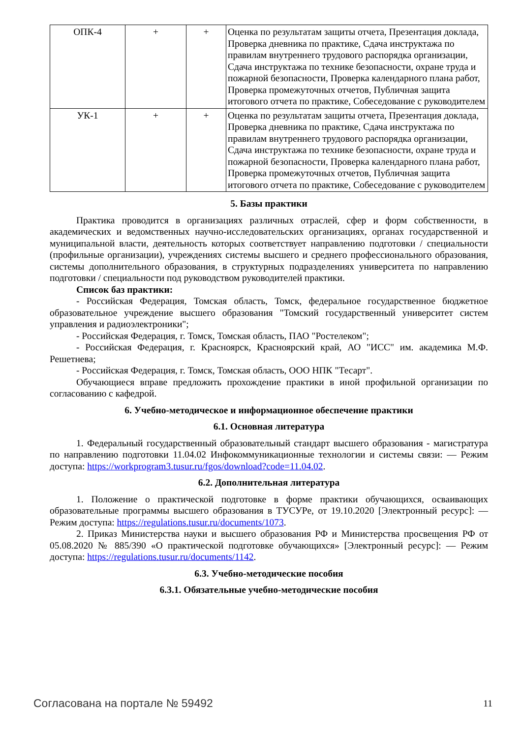| ОПК-4 | + | + | Оценка по результатам защиты отчета, Презентация доклада, Проверка дневника по практике, Сдача инструктажа по правилам внутреннего трудового распорядка организации, Сдача инструктажа по технике безопасности, охране труда и пожарной безопасности, Проверка календарного плана работ, Проверка промежуточных отчетов, Публичная защита итогового отчета по практике, Собеседование с руководителем |
| УК-1 | + | + | Оценка по результатам защиты отчета, Презентация доклада, Проверка дневника по практике, Сдача инструктажа по правилам внутреннего трудового распорядка организации, Сдача инструктажа по технике безопасности, охране труда и пожарной безопасности, Проверка календарного плана работ, Проверка промежуточных отчетов, Публичная защита итогового отчета по практике, Собеседование с руководителем |
5. Базы практики
Практика проводится в организациях различных отраслей, сфер и форм собственности, в академических и ведомственных научно-исследовательских организациях, органах государственной и муниципальной власти, деятельность которых соответствует направлению подготовки / специальности (профильные организации), учреждениях системы высшего и среднего профессионального образования, системы дополнительного образования, в структурных подразделениях университета по направлению подготовки / специальности под руководством руководителей практики.
Список баз практики:
- Российская Федерация, Томская область, Томск, федеральное государственное бюджетное образовательное учреждение высшего образования "Томский государственный университет систем управления и радиоэлектроники";
- Российская Федерация, г. Томск, Томская область, ПАО "Ростелеком";
- Российская Федерация, г. Красноярск, Красноярский край, АО "ИСС" им. академика М.Ф. Решетнева;
- Российская Федерация, г. Томск, Томская область, ООО НПК "Тесарт".
Обучающиеся вправе предложить прохождение практики в иной профильной организации по согласованию с кафедрой.
6. Учебно-методическое и информационное обеспечение практики
6.1. Основная литература
1. Федеральный государственный образовательный стандарт высшего образования - магистратура по направлению подготовки 11.04.02 Инфокоммуникационные технологии и системы связи: — Режим доступа: https://workprogram3.tusur.ru/fgos/download?code=11.04.02.
6.2. Дополнительная литература
1. Положение о практической подготовке в форме практики обучающихся, осваивающих образовательные программы высшего образования в ТУСУРе, от 19.10.2020 [Электронный ресурс]: — Режим доступа: https://regulations.tusur.ru/documents/1073.
2. Приказ Министерства науки и высшего образования РФ и Министерства просвещения РФ от 05.08.2020 № 885/390 «О практической подготовке обучающихся» [Электронный ресурс]: — Режим доступа: https://regulations.tusur.ru/documents/1142.
6.3. Учебно-методические пособия
6.3.1. Обязательные учебно-методические пособия
Согласована на портале № 59492 11